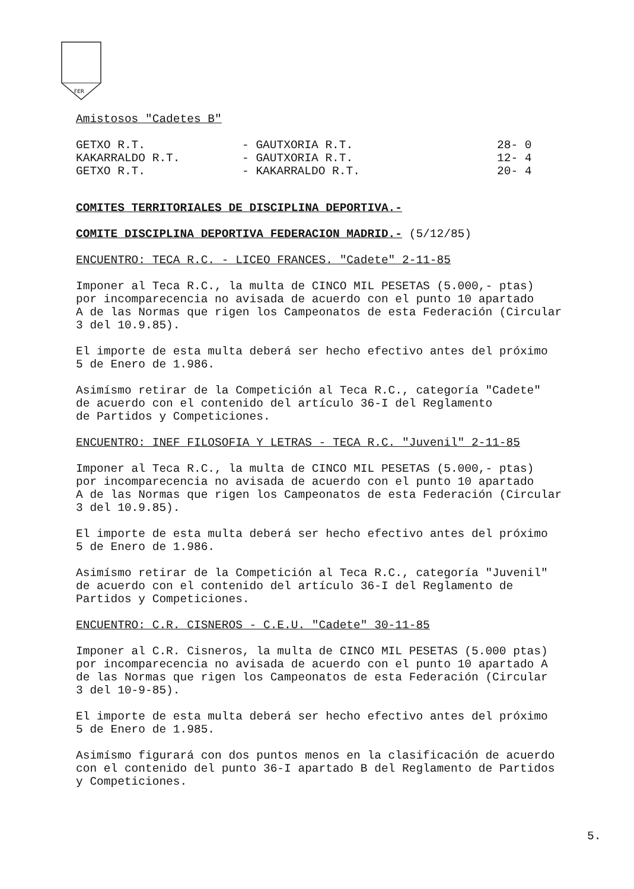FER
Amistosos "Cadetes B"
| GETXO R.T. | - GAUTXORIA R.T. | 28- 0 |
| KAKARRALDO R.T. | - GAUTXORIA R.T. | 12- 4 |
| GETXO R.T. | - KAKARRALDO R.T. | 20- 4 |
COMITES TERRITORIALES DE DISCIPLINA DEPORTIVA.-
COMITE DISCIPLINA DEPORTIVA FEDERACION MADRID.- (5/12/85)
ENCUENTRO: TECA R.C. - LICEO FRANCES. "Cadete" 2-11-85
Imponer al Teca R.C., la multa de CINCO MIL PESETAS (5.000,- ptas)
por incomparecencia no avisada de acuerdo con el punto 10 apartado
A de las Normas que rigen los Campeonatos de esta Federación (Circular
3 del 10.9.85).
El importe de esta multa deberá ser hecho efectivo antes del próximo
5 de Enero de 1.986.
Asimísmo retirar de la Competición al Teca R.C., categoría "Cadete"
de acuerdo con el contenido del artículo 36-I del Reglamento
de Partidos y Competiciones.
ENCUENTRO: INEF FILOSOFIA Y LETRAS - TECA R.C. "Juvenil" 2-11-85
Imponer al Teca R.C., la multa de CINCO MIL PESETAS (5.000,- ptas)
por incomparecencia no avisada de acuerdo con el punto 10 apartado
A de las Normas que rigen los Campeonatos de esta Federación (Circular
3 del 10.9.85).
El importe de esta multa deberá ser hecho efectivo antes del próximo
5 de Enero de 1.986.
Asimísmo retirar de la Competición al Teca R.C., categoría "Juvenil"
de acuerdo con el contenido del artículo 36-I del Reglamento de
Partidos y Competiciones.
ENCUENTRO: C.R. CISNEROS - C.E.U. "Cadete" 30-11-85
Imponer al C.R. Cisneros, la multa de CINCO MIL PESETAS (5.000 ptas)
por incomparecencia no avisada de acuerdo con el punto 10 apartado A
de las Normas que rigen los Campeonatos de esta Federación (Circular
3 del 10-9-85).
El importe de esta multa deberá ser hecho efectivo antes del próximo
5 de Enero de 1.985.
Asimísmo figurará con dos puntos menos en la clasificación de acuerdo
con el contenido del punto 36-I apartado B del Reglamento de Partidos
y Competiciones.
5.